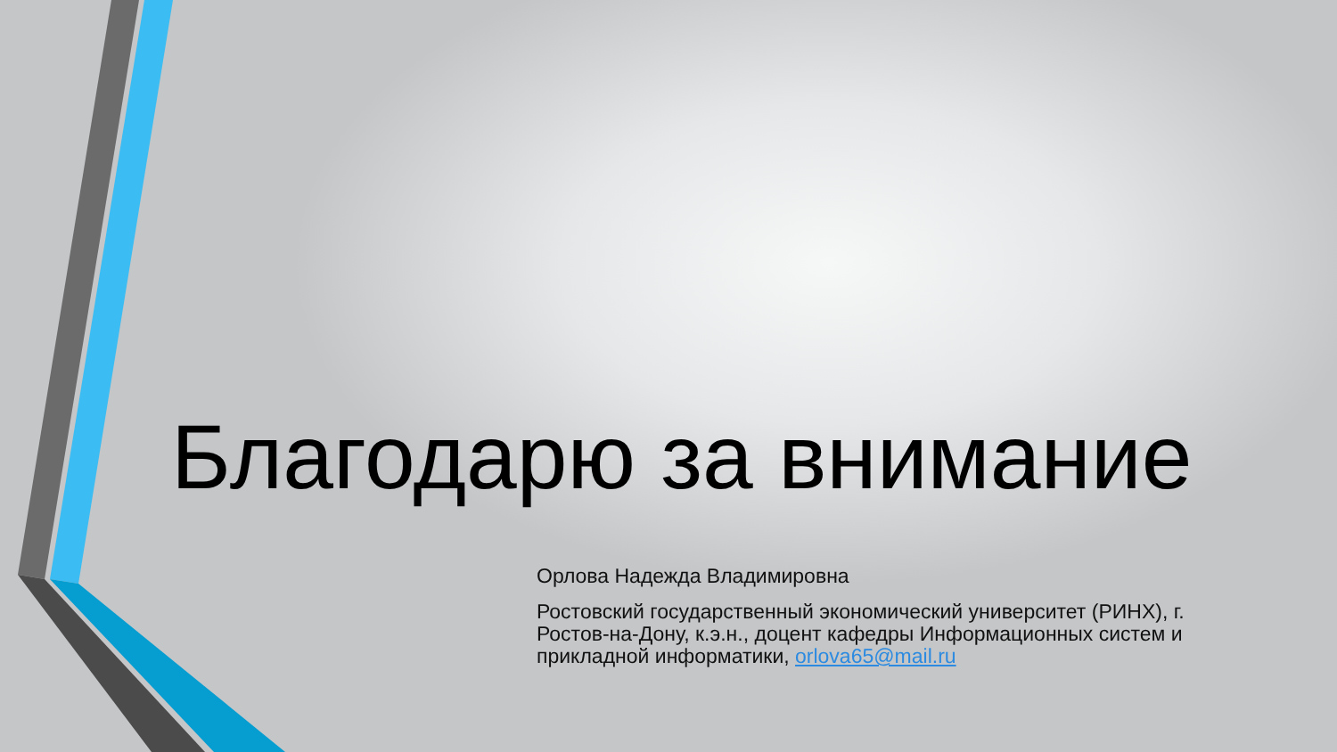Благодарю за внимание
Орлова Надежда Владимировна
Ростовский государственный экономический университет (РИНХ), г. Ростов-на-Дону, к.э.н., доцент кафедры Информационных систем и прикладной информатики, orlova65@mail.ru